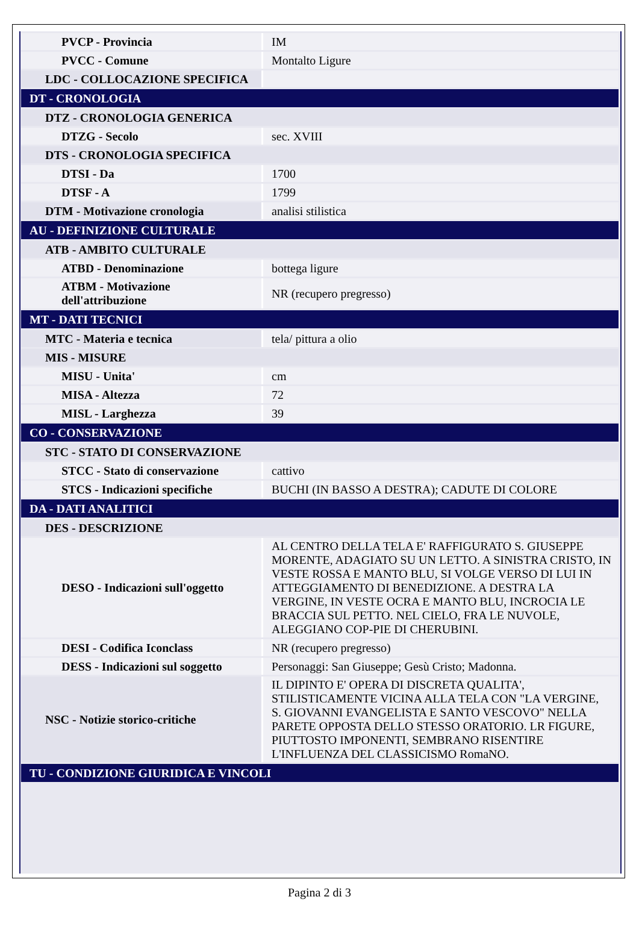| PVCP - Provincia | IM |
| PVCC - Comune | Montalto Ligure |
| LDC - COLLOCAZIONE SPECIFICA | |
| DT - CRONOLOGIA | |
| DTZ - CRONOLOGIA GENERICA | |
| DTZG - Secolo | sec. XVIII |
| DTS - CRONOLOGIA SPECIFICA | |
| DTSI - Da | 1700 |
| DTSF - A | 1799 |
| DTM - Motivazione cronologia | analisi stilistica |
| AU - DEFINIZIONE CULTURALE | |
| ATB - AMBITO CULTURALE | |
| ATBD - Denominazione | bottega ligure |
| ATBM - Motivazione dell'attribuzione | NR (recupero pregresso) |
| MT - DATI TECNICI | |
| MTC - Materia e tecnica | tela/ pittura a olio |
| MIS - MISURE | |
| MISU - Unita' | cm |
| MISA - Altezza | 72 |
| MISL - Larghezza | 39 |
| CO - CONSERVAZIONE | |
| STC - STATO DI CONSERVAZIONE | |
| STCC - Stato di conservazione | cattivo |
| STCS - Indicazioni specifiche | BUCHI (IN BASSO A DESTRA); CADUTE DI COLORE |
| DA - DATI ANALITICI | |
| DES - DESCRIZIONE | |
| DESO - Indicazioni sull'oggetto | AL CENTRO DELLA TELA E' RAFFIGURATO S. GIUSEPPE MORENTE, ADAGIATO SU UN LETTO. A SINISTRA CRISTO, IN VESTE ROSSA E MANTO BLU, SI VOLGE VERSO DI LUI IN ATTEGGIAMENTO DI BENEDIZIONE. A DESTRA LA VERGINE, IN VESTE OCRA E MANTO BLU, INCROCIA LE BRACCIA SUL PETTO. NEL CIELO, FRA LE NUVOLE, ALEGGIANO COP-PIE DI CHERUBINI. |
| DESI - Codifica Iconclass | NR (recupero pregresso) |
| DESS - Indicazioni sul soggetto | Personaggi: San Giuseppe; Gesù Cristo; Madonna. |
| NSC - Notizie storico-critiche | IL DIPINTO E' OPERA DI DISCRETA QUALITA', STILISTICAMENTE VICINA ALLA TELA CON "LA VERGINE, S. GIOVANNI EVANGELISTA E SANTO VESCOVO" NELLA PARETE OPPOSTA DELLO STESSO ORATORIO. LR FIGURE, PIUTTOSTO IMPONENTI, SEMBRANO RISENTIRE L'INFLUENZA DEL CLASSICISMO RomaNO. |
| TU - CONDIZIONE GIURIDICA E VINCOLI | |
Pagina 2 di 3